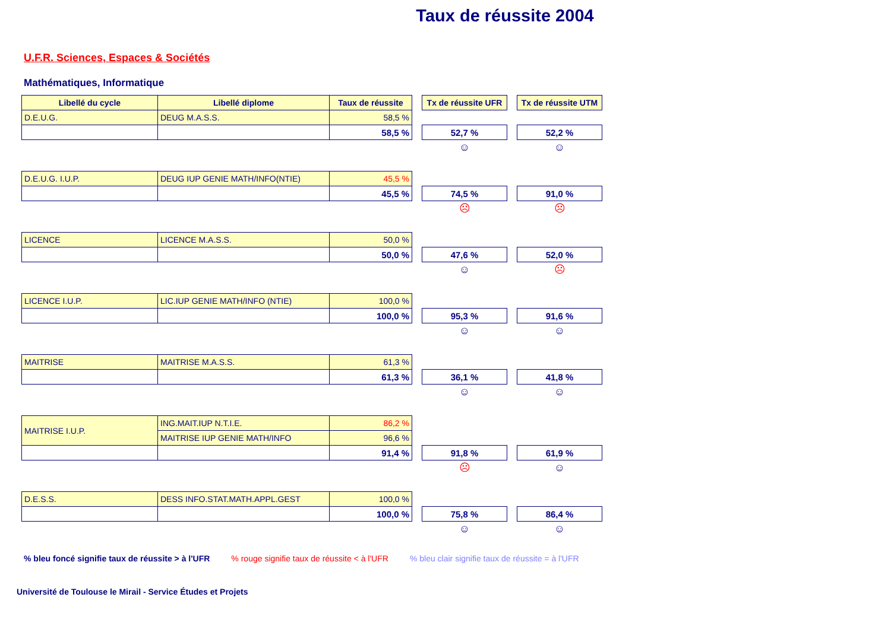Taux de réussite 2004
U.F.R. Sciences, Espaces & Sociétés
Mathématiques, Informatique
| Libellé du cycle | Libellé diplome | Taux de réussite | | Tx de réussite UFR | | Tx de réussite UTM |
| D.E.U.G. | DEUG M.A.S.S. | 58,5 % | | | | |
| | | 58,5 % | | 52,7 % | | 52,2 % |
| | | | | ☺ | | ☺ |
| D.E.U.G. I.U.P. | DEUG IUP GENIE MATH/INFO(NTIE) | 45,5 % | | | | |
| | | 45,5 % | | 74,5 % | | 91,0 % |
| | | | | ☹ | | ☹ |
| LICENCE | LICENCE M.A.S.S. | 50,0 % | | | | |
| | | 50,0 % | | 47,6 % | | 52,0 % |
| | | | | ☺ | | ☹ |
| LICENCE I.U.P. | LIC.IUP GENIE MATH/INFO (NTIE) | 100,0 % | | | | |
| | | 100,0 % | | 95,3 % | | 91,6 % |
| | | | | ☺ | | ☺ |
| MAITRISE | MAITRISE M.A.S.S. | 61,3 % | | | | |
| | | 61,3 % | | 36,1 % | | 41,8 % |
| | | | | ☺ | | ☺ |
| MAITRISE I.U.P. | ING.MAIT.IUP N.T.I.E. | 86,2 % | | | | |
| | MAITRISE IUP GENIE MATH/INFO | 96,6 % | | | | |
| | | 91,4 % | | 91,8 % | | 61,9 % |
| | | | | ☹ | | ☺ |
| D.E.S.S. | DESS INFO.STAT.MATH.APPL.GEST | 100,0 % | | | | |
| | | 100,0 % | | 75,8 % | | 86,4 % |
| | | | | ☺ | | ☺ |
% bleu foncé signifie taux de réussite > à l'UFR % rouge signifie taux de réussite < à l'UFR % bleu clair signifie taux de réussite = à l'UFR
Université de Toulouse le Mirail - Service Études et Projets